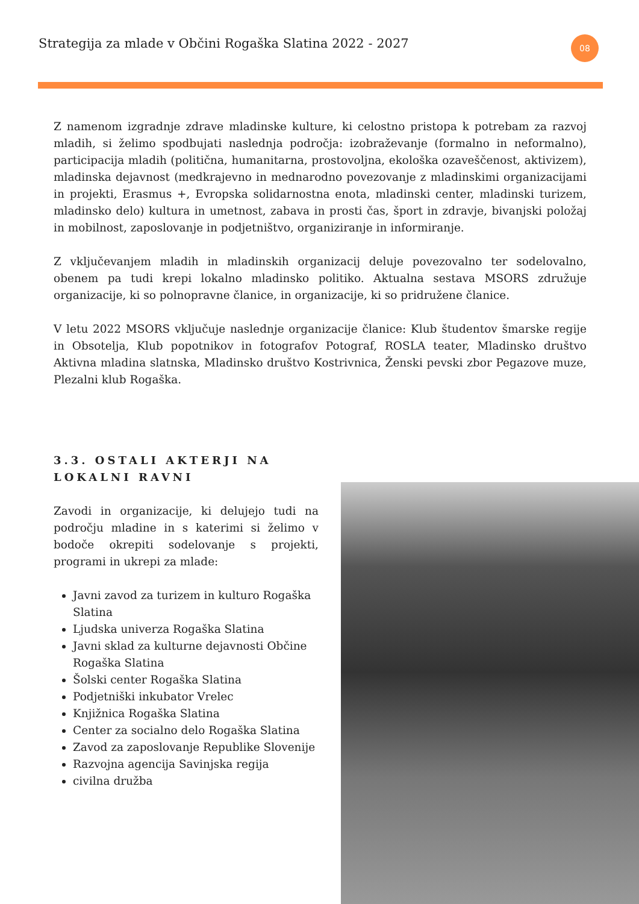Strategija za mlade v Občini Rogaška Slatina 2022 - 2027
08
Z namenom izgradnje zdrave mladinske kulture, ki celostno pristopa k potrebam za razvoj mladih, si želimo spodbujati naslednja področja: izobraževanje (formalno in neformalno), participacija mladih (politična, humanitarna, prostovoljna, ekološka ozaveščenost, aktivizem), mladinska dejavnost (medkrajevno in mednarodno povezovanje z mladinskimi organizacijami in projekti, Erasmus +, Evropska solidarnostna enota, mladinski center, mladinski turizem, mladinsko delo) kultura in umetnost, zabava in prosti čas, šport in zdravje, bivanjski položaj in mobilnost, zaposlovanje in podjetništvo, organiziranje in informiranje.
Z vključevanjem mladih in mladinskih organizacij deluje povezovalno ter sodelovalno, obenem pa tudi krepi lokalno mladinsko politiko. Aktualna sestava MSORS združuje organizacije, ki so polnopravne članice, in organizacije, ki so pridružene članice.
V letu 2022 MSORS vključuje naslednje organizacije članice: Klub študentov šmarske regije in Obsotelja, Klub popotnikov in fotografov Potograf, ROSLA teater, Mladinsko društvo Aktivna mladina slatnska, Mladinsko društvo Kostrivnica, Ženski pevski zbor Pegazove muze, Plezalni klub Rogaška.
3.3. OSTALI AKTERJI NA LOKALNI RAVNI
Zavodi in organizacije, ki delujejo tudi na področju mladine in s katerimi si želimo v bodoče okrepiti sodelovanje s projekti, programi in ukrepi za mlade:
Javni zavod za turizem in kulturo Rogaška Slatina
Ljudska univerza Rogaška Slatina
Javni sklad za kulturne dejavnosti Občine Rogaška Slatina
Šolski center Rogaška Slatina
Podjetniški inkubator Vrelec
Knjižnica Rogaška Slatina
Center za socialno delo Rogaška Slatina
Zavod za zaposlovanje Republike Slovenije
Razvojna agencija Savinjska regija
civilna družba